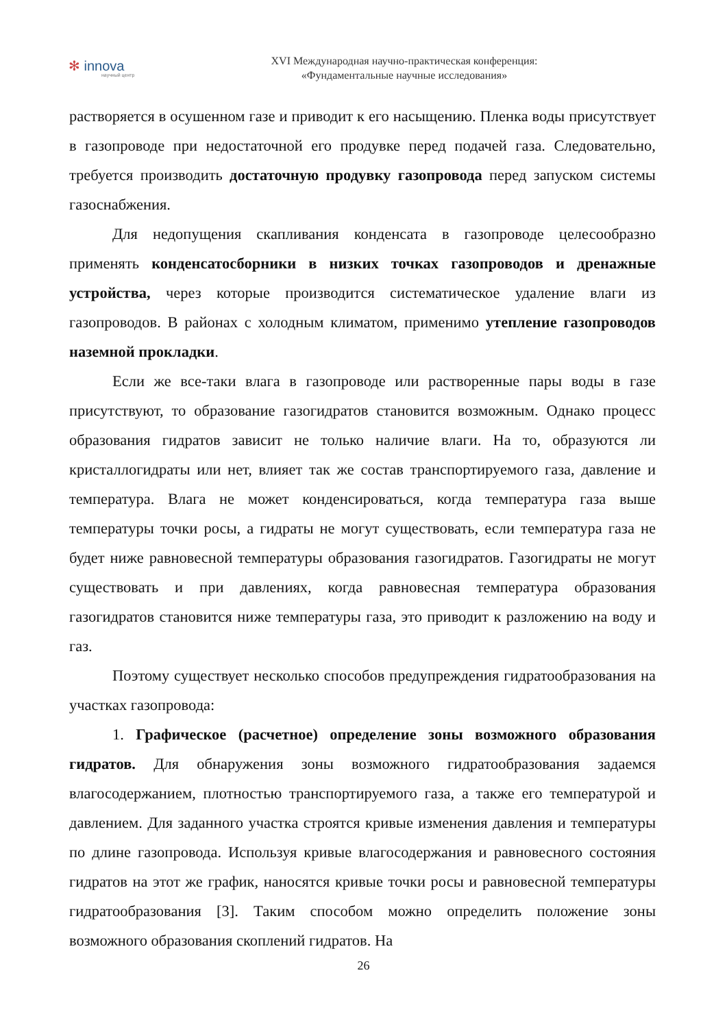✻ innova
научный центр
XVI Международная научно-практическая конференция:
«Фундаментальные научные исследования»
растворяется в осушенном газе и приводит к его насыщению. Пленка воды присутствует в газопроводе при недостаточной его продувке перед подачей газа. Следовательно, требуется производить достаточную продувку газопровода перед запуском системы газоснабжения.
Для недопущения скапливания конденсата в газопроводе целесообразно применять конденсатосборники в низких точках газопроводов и дренажные устройства, через которые производится систематическое удаление влаги из газопроводов. В районах с холодным климатом, применимо утепление газопроводов наземной прокладки.
Если же все-таки влага в газопроводе или растворенные пары воды в газе присутствуют, то образование газогидратов становится возможным. Однако процесс образования гидратов зависит не только наличие влаги. На то, образуются ли кристаллогидраты или нет, влияет так же состав транспортируемого газа, давление и температура. Влага не может конденсироваться, когда температура газа выше температуры точки росы, а гидраты не могут существовать, если температура газа не будет ниже равновесной температуры образования газогидратов. Газогидраты не могут существовать и при давлениях, когда равновесная температура образования газогидратов становится ниже температуры газа, это приводит к разложению на воду и газ.
Поэтому существует несколько способов предупреждения гидратообразования на участках газопровода:
1. Графическое (расчетное) определение зоны возможного образования гидратов. Для обнаружения зоны возможного гидратообразования задаемся влагосодержанием, плотностью транспортируемого газа, а также его температурой и давлением. Для заданного участка строятся кривые изменения давления и температуры по длине газопровода. Используя кривые влагосодержания и равновесного состояния гидратов на этот же график, наносятся кривые точки росы и равновесной температуры гидратообразования [3]. Таким способом можно определить положение зоны возможного образования скоплений гидратов. На
26